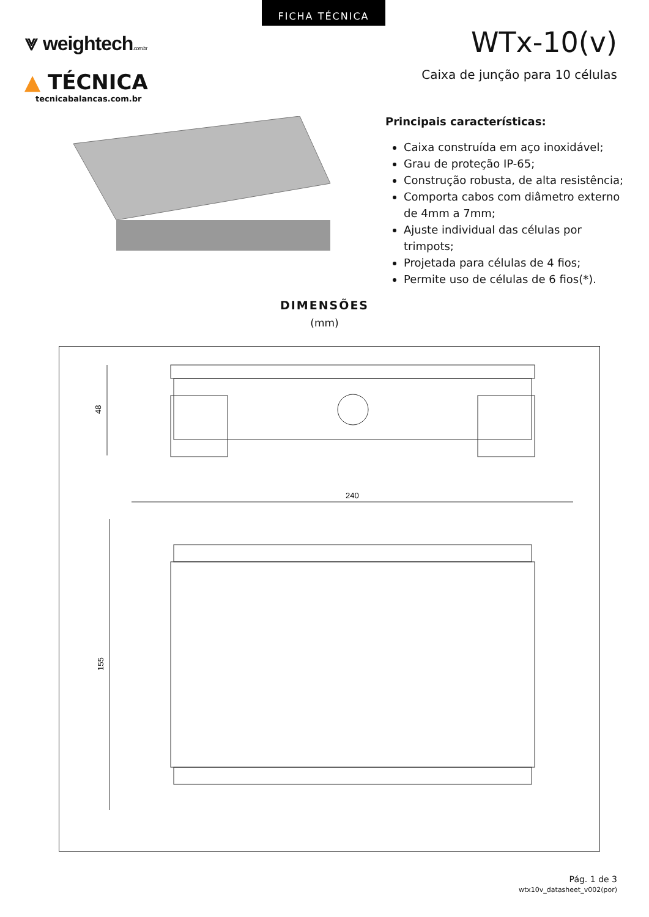FICHA TÉCNICA
⩔ weightech.com.br
▲ TÉCNICA
tecnicabalancas.com.br
WTx-10(v)
Caixa de junção para 10 células
Principais características:
Caixa construída em aço inoxidável;
Grau de proteção IP-65;
Construção robusta, de alta resistência;
Comporta cabos com diâmetro externo de 4mm a 7mm;
Ajuste individual das células por trimpots;
Projetada para células de 4 fios;
Permite uso de células de 6 fios(*).
DIMENSÕES
(mm)
48
240
155
Pág. 1 de 3
wtx10v_datasheet_v002(por)